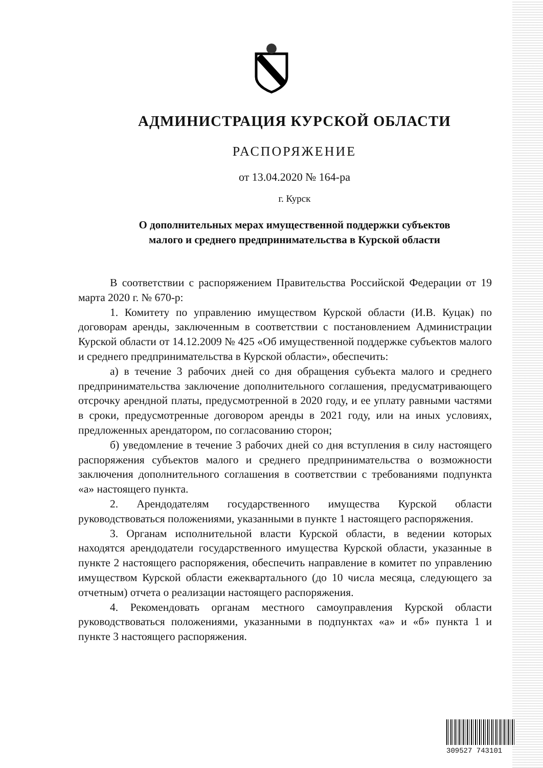АДМИНИСТРАЦИЯ КУРСКОЙ ОБЛАСТИ
РАСПОРЯЖЕНИЕ
от 13.04.2020 № 164-ра
г. Курск
О дополнительных мерах имущественной поддержки субъектов
малого и среднего предпринимательства в Курской области
В соответствии с распоряжением Правительства Российской Федерации от 19 марта 2020 г. № 670-р:
1. Комитету по управлению имуществом Курской области (И.В. Куцак) по договорам аренды, заключенным в соответствии с постановлением Администрации Курской области от 14.12.2009 № 425 «Об имущественной поддержке субъектов малого и среднего предпринимательства в Курской области», обеспечить:
а) в течение 3 рабочих дней со дня обращения субъекта малого и среднего предпринимательства заключение дополнительного соглашения, предусматривающего отсрочку арендной платы, предусмотренной в 2020 году, и ее уплату равными частями в сроки, предусмотренные договором аренды в 2021 году, или на иных условиях, предложенных арендатором, по согласованию сторон;
б) уведомление в течение 3 рабочих дней со дня вступления в силу настоящего распоряжения субъектов малого и среднего предпринимательства о возможности заключения дополнительного соглашения в соответствии с требованиями подпункта «а» настоящего пункта.
2. Арендодателям государственного имущества Курской области руководствоваться положениями, указанными в пункте 1 настоящего распоряжения.
3. Органам исполнительной власти Курской области, в ведении которых находятся арендодатели государственного имущества Курской области, указанные в пункте 2 настоящего распоряжения, обеспечить направление в комитет по управлению имуществом Курской области ежеквартального (до 10 числа месяца, следующего за отчетным) отчета о реализации настоящего распоряжения.
4. Рекомендовать органам местного самоуправления Курской области руководствоваться положениями, указанными в подпунктах «а» и «б» пункта 1 и пункте 3 настоящего распоряжения.
309527 743101